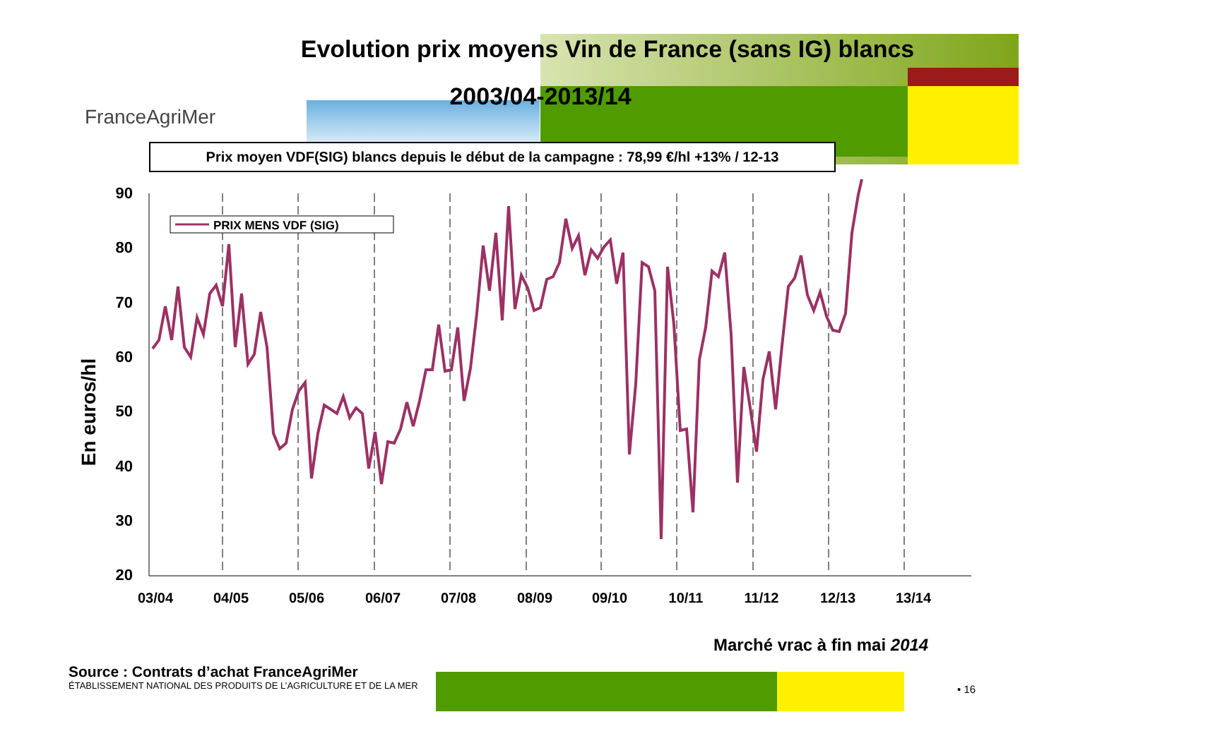Evolution prix moyens Vin de France (sans IG) blancs
2003/04-2013/14
FranceAgriMer
Prix moyen VDF(SIG) blancs depuis le début de la campagne : 78,99 €/hl +13% / 12-13
En euros/hl
90
80
70
60
50
40
30
20
03/04
04/05
05/06
06/07
07/08
08/09
09/10
10/11
11/12
12/13
13/14
PRIX MENS VDF (SIG)
Marché vrac à fin mai 2014
Source : Contrats d’achat FranceAgriMer
ÉTABLISSEMENT NATIONAL DES PRODUITS DE L’AGRICULTURE ET DE LA MER
• 16